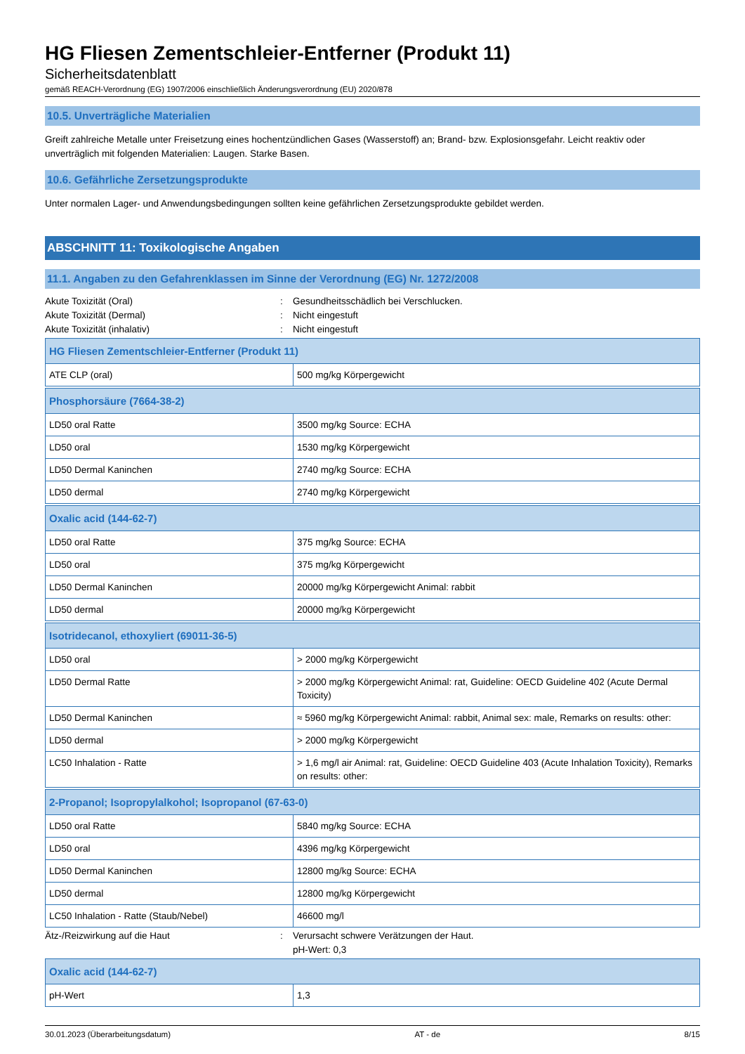HG Fliesen Zementschleier-Entferner (Produkt 11)
Sicherheitsdatenblatt
gemäß REACH-Verordnung (EG) 1907/2006 einschließlich Änderungsverordnung (EU) 2020/878
10.5. Unverträgliche Materialien
Greift zahlreiche Metalle unter Freisetzung eines hochentzündlichen Gases (Wasserstoff) an; Brand- bzw. Explosionsgefahr. Leicht reaktiv oder unverträglich mit folgenden Materialien: Laugen. Starke Basen.
10.6. Gefährliche Zersetzungsprodukte
Unter normalen Lager- und Anwendungsbedingungen sollten keine gefährlichen Zersetzungsprodukte gebildet werden.
ABSCHNITT 11: Toxikologische Angaben
11.1. Angaben zu den Gefahrenklassen im Sinne der Verordnung (EG) Nr. 1272/2008
Akute Toxizität (Oral): Gesundheitsschädlich bei Verschlucken.
Akute Toxizität (Dermal): Nicht eingestuft
Akute Toxizität (inhalativ): Nicht eingestuft
| HG Fliesen Zementschleier-Entferner (Produkt 11) | |
| --- | --- |
| ATE CLP (oral) | 500 mg/kg Körpergewicht |
| Phosphorsäure (7664-38-2) | |
| --- | --- |
| LD50 oral Ratte | 3500 mg/kg Source: ECHA |
| LD50 oral | 1530 mg/kg Körpergewicht |
| LD50 Dermal Kaninchen | 2740 mg/kg Source: ECHA |
| LD50 dermal | 2740 mg/kg Körpergewicht |
| Oxalic acid (144-62-7) | |
| --- | --- |
| LD50 oral Ratte | 375 mg/kg Source: ECHA |
| LD50 oral | 375 mg/kg Körpergewicht |
| LD50 Dermal Kaninchen | 20000 mg/kg Körpergewicht Animal: rabbit |
| LD50 dermal | 20000 mg/kg Körpergewicht |
| Isotridecanol, ethoxyliert (69011-36-5) | |
| --- | --- |
| LD50 oral | > 2000 mg/kg Körpergewicht |
| LD50 Dermal Ratte | > 2000 mg/kg Körpergewicht Animal: rat, Guideline: OECD Guideline 402 (Acute Dermal Toxicity) |
| LD50 Dermal Kaninchen | ≈ 5960 mg/kg Körpergewicht Animal: rabbit, Animal sex: male, Remarks on results: other: |
| LD50 dermal | > 2000 mg/kg Körpergewicht |
| LC50 Inhalation - Ratte | > 1,6 mg/l air Animal: rat, Guideline: OECD Guideline 403 (Acute Inhalation Toxicity), Remarks on results: other: |
| 2-Propanol; Isopropylalkohol; Isopropanol (67-63-0) | |
| --- | --- |
| LD50 oral Ratte | 5840 mg/kg Source: ECHA |
| LD50 oral | 4396 mg/kg Körpergewicht |
| LD50 Dermal Kaninchen | 12800 mg/kg Source: ECHA |
| LD50 dermal | 12800 mg/kg Körpergewicht |
| LC50 Inhalation - Ratte (Staub/Nebel) | 46600 mg/l |
Ätz-/Reizwirkung auf die Haut: Verursacht schwere Verätzungen der Haut.
pH-Wert: 0,3
| Oxalic acid (144-62-7) | |
| --- | --- |
| pH-Wert | 1,3 |
30.01.2023 (Überarbeitungsdatum) AT - de 8/15